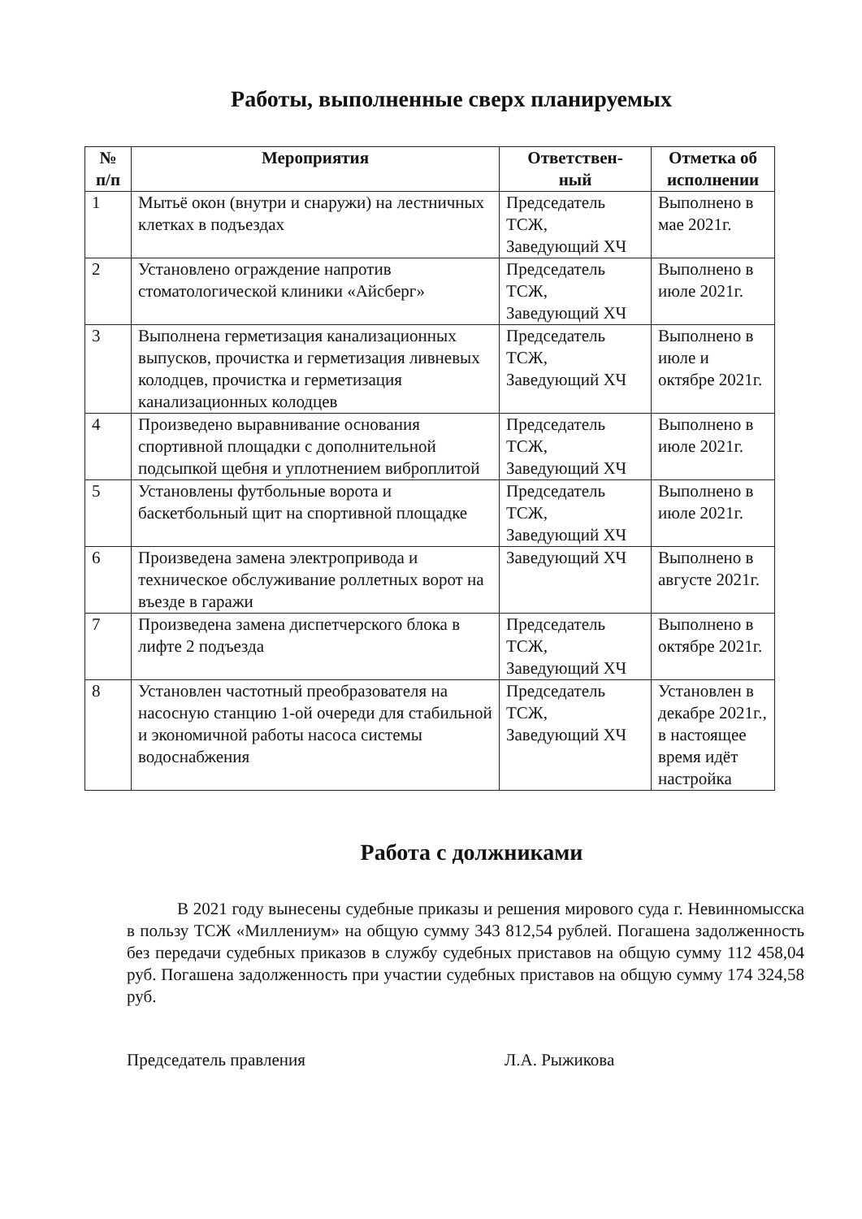Работы, выполненные сверх планируемых
| № п/п | Мероприятия | Ответствен- ный | Отметка об исполнении |
| --- | --- | --- | --- |
| 1 | Мытьё окон (внутри и снаружи) на лестничных клетках в подъездах | Председатель ТСЖ, Заведующий ХЧ | Выполнено в мае 2021г. |
| 2 | Установлено ограждение напротив стоматологической клиники «Айсберг» | Председатель ТСЖ, Заведующий ХЧ | Выполнено в июле 2021г. |
| 3 | Выполнена герметизация канализационных выпусков, прочистка и герметизация ливневых колодцев, прочистка и герметизация канализационных колодцев | Председатель ТСЖ, Заведующий ХЧ | Выполнено в июле и октябре 2021г. |
| 4 | Произведено выравнивание основания спортивной площадки с дополнительной подсыпкой щебня и уплотнением виброплитой | Председатель ТСЖ, Заведующий ХЧ | Выполнено в июле 2021г. |
| 5 | Установлены футбольные ворота и баскетбольный щит на спортивной площадке | Председатель ТСЖ, Заведующий ХЧ | Выполнено в июле 2021г. |
| 6 | Произведена замена электропривода и техническое обслуживание роллетных ворот на въезде в гаражи | Заведующий ХЧ | Выполнено в августе 2021г. |
| 7 | Произведена замена диспетчерского блока в лифте 2 подъезда | Председатель ТСЖ, Заведующий ХЧ | Выполнено в октябре 2021г. |
| 8 | Установлен частотный преобразователя на насосную станцию 1-ой очереди для стабильной и экономичной работы насоса системы водоснабжения | Председатель ТСЖ, Заведующий ХЧ | Установлен в декабре 2021г., в настоящее время идёт настройка |
Работа с должниками
В 2021 году вынесены судебные приказы и решения мирового суда г. Невинномысска в пользу ТСЖ «Миллениум» на общую сумму 343 812,54 рублей. Погашена задолженность без передачи судебных приказов в службу судебных приставов на общую сумму 112 458,04 руб. Погашена задолженность при участии судебных приставов на общую сумму 174 324,58 руб.
Председатель правления Л.А. Рыжикова